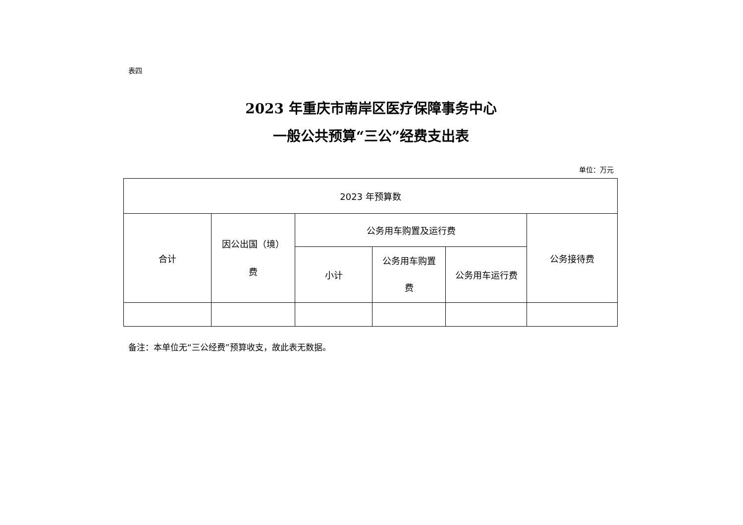表四
2023 年重庆市南岸区医疗保障事务中心
一般公共预算“三公”经费支出表
单位：万元
| 2023 年预算数 | | | | | |
| 合计 | 因公出国（境） 费 | 公务用车购置及运行费 | | | 公务接待费 |
| | | 小计 | 公务用车购置 费 | 公务用车运行费 | |
备注：本单位无“三公经费”预算收支，故此表无数据。